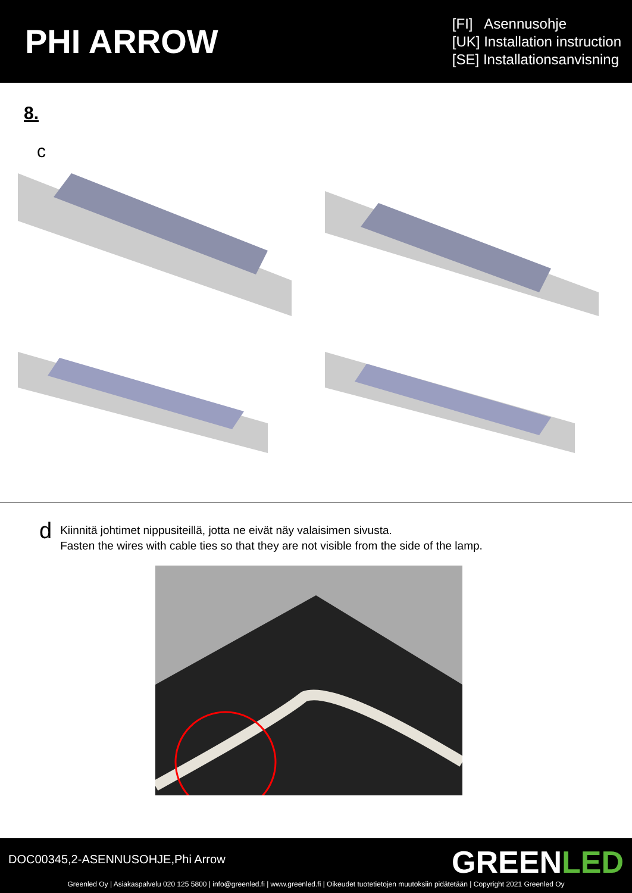PHI ARROW
[FI] Asennusohje
[UK] Installation instruction
[SE] Installationsanvisning
8.
c
d
Kiinnitä johtimet nippusiteillä, jotta ne eivät näy valaisimen sivusta.
Fasten the wires with cable ties so that they are not visible from the side of the lamp.
DOC00345,2-ASENNUSOHJE,Phi Arrow
GREENLED
Greenled Oy | Asiakaspalvelu 020 125 5800 | info@greenled.fi | www.greenled.fi | Oikeudet tuotetietojen muutoksiin pidätetään | Copyright 2021 Greenled Oy